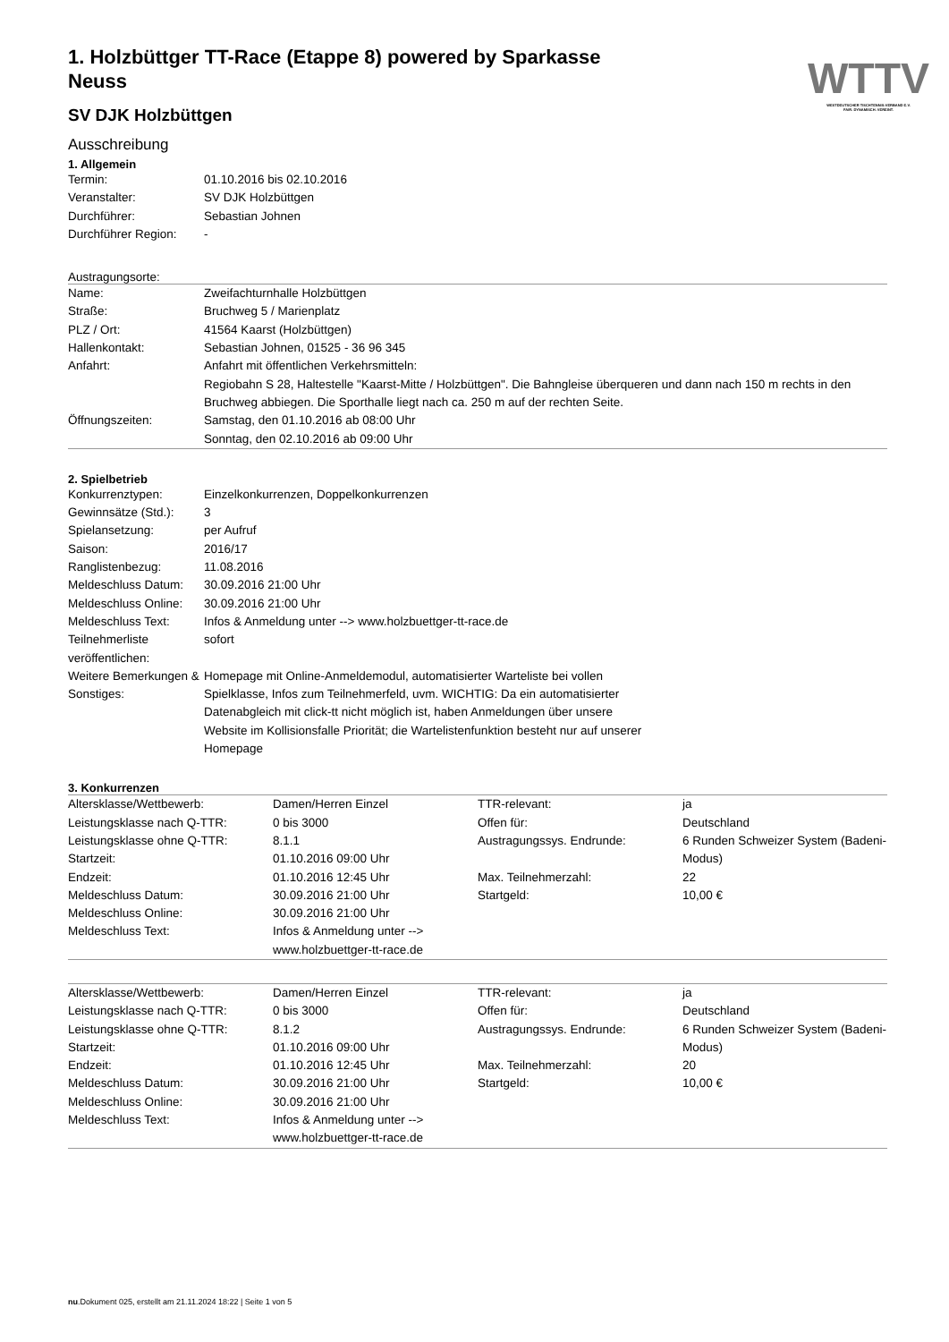WTTV
WESTDEUTSCHER TISCHTENNIS-VERBAND E.V.
FAIR. DYNAMISCH. VEREINT.
1. Holzbüttger TT-Race (Etappe 8) powered by Sparkasse Neuss
SV DJK Holzbüttgen
Ausschreibung
1. Allgemein
| Termin: | 01.10.2016 bis 02.10.2016 |
| Veranstalter: | SV DJK Holzbüttgen |
| Durchführer: | Sebastian Johnen |
| Durchführer Region: | - |
Austragungsorte:
| Name: | Zweifachturnhalle Holzbüttgen |
| Straße: | Bruchweg 5 / Marienplatz |
| PLZ / Ort: | 41564 Kaarst (Holzbüttgen) |
| Hallenkontakt: | Sebastian Johnen, 01525 - 36 96 345 |
| Anfahrt: | Anfahrt mit öffentlichen Verkehrsmitteln: Regiobahn S 28, Haltestelle "Kaarst-Mitte / Holzbüttgen". Die Bahngleise überqueren und dann nach 150 m rechts in den Bruchweg abbiegen. Die Sporthalle liegt nach ca. 250 m auf der rechten Seite. |
| Öffnungszeiten: | Samstag, den 01.10.2016 ab 08:00 Uhr Sonntag, den 02.10.2016 ab 09:00 Uhr |
2. Spielbetrieb
| Konkurrenztypen: | Einzelkonkurrenzen, Doppelkonkurrenzen |
| Gewinnsätze (Std.): | 3 |
| Spielansetzung: | per Aufruf |
| Saison: | 2016/17 |
| Ranglistenbezug: | 11.08.2016 |
| Meldeschluss Datum: | 30.09.2016 21:00 Uhr |
| Meldeschluss Online: | 30.09.2016 21:00 Uhr |
| Meldeschluss Text: | Infos & Anmeldung unter --> www.holzbuettger-tt-race.de |
| Teilnehmerliste veröffentlichen: | sofort |
| Weitere Bemerkungen & Sonstiges: | Homepage mit Online-Anmeldemodul, automatisierter Warteliste bei vollen Spielklasse, Infos zum Teilnehmerfeld, uvm. WICHTIG: Da ein automatisierter Datenabgleich mit click-tt nicht möglich ist, haben Anmeldungen über unsere Website im Kollisionsfalle Priorität; die Wartelistenfunktion besteht nur auf unserer Homepage |
3. Konkurrenzen
| Altersklasse/Wettbewerb: | Damen/Herren Einzel | TTR-relevant: | ja |
| Leistungsklasse nach Q-TTR: | 0 bis 3000 | Offen für: | Deutschland |
| Leistungsklasse ohne Q-TTR: | 8.1.1 | Austragungssys. Endrunde: | 6 Runden Schweizer System (Badeni-Modus) |
| Startzeit: | 01.10.2016 09:00 Uhr | | |
| Endzeit: | 01.10.2016 12:45 Uhr | Max. Teilnehmerzahl: | 22 |
| Meldeschluss Datum: | 30.09.2016 21:00 Uhr | Startgeld: | 10,00 € |
| Meldeschluss Online: | 30.09.2016 21:00 Uhr | | |
| Meldeschluss Text: | Infos & Anmeldung unter --> www.holzbuettger-tt-race.de | | |
| Altersklasse/Wettbewerb: | Damen/Herren Einzel | TTR-relevant: | ja |
| Leistungsklasse nach Q-TTR: | 0 bis 3000 | Offen für: | Deutschland |
| Leistungsklasse ohne Q-TTR: | 8.1.2 | Austragungssys. Endrunde: | 6 Runden Schweizer System (Badeni-Modus) |
| Startzeit: | 01.10.2016 09:00 Uhr | | |
| Endzeit: | 01.10.2016 12:45 Uhr | Max. Teilnehmerzahl: | 20 |
| Meldeschluss Datum: | 30.09.2016 21:00 Uhr | Startgeld: | 10,00 € |
| Meldeschluss Online: | 30.09.2016 21:00 Uhr | | |
| Meldeschluss Text: | Infos & Anmeldung unter --> www.holzbuettger-tt-race.de | | |
nu.Dokument 025, erstellt am 21.11.2024 18:22 | Seite 1 von 5